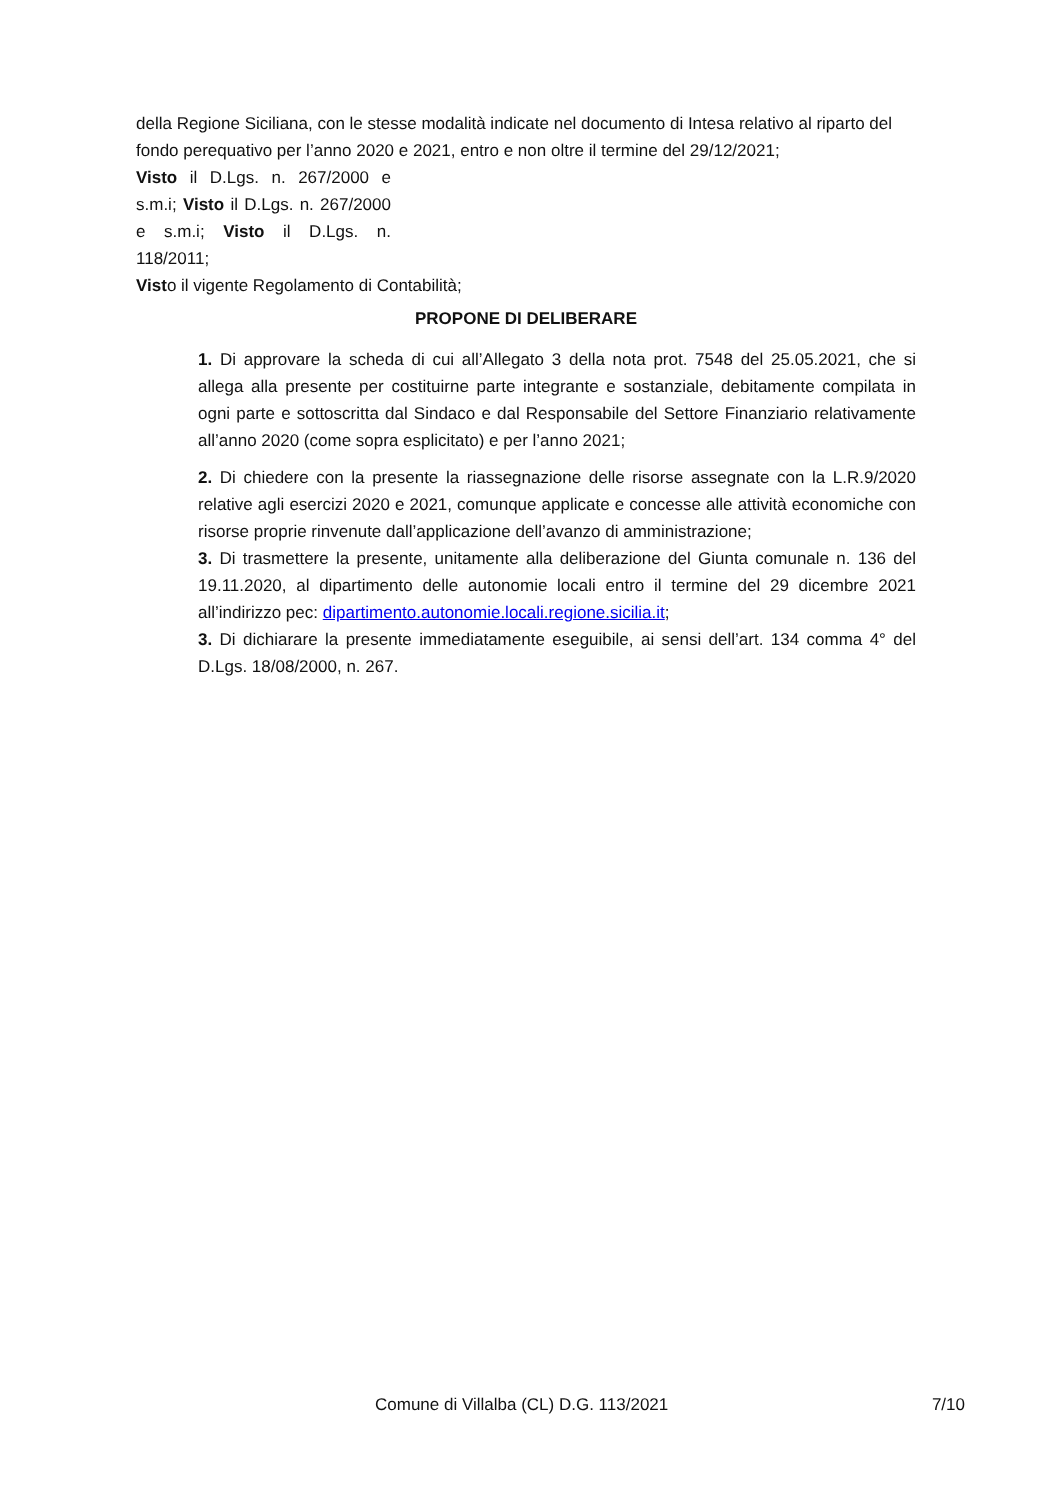della Regione Siciliana, con le stesse modalità indicate nel documento di Intesa relativo al riparto del fondo perequativo per l’anno 2020 e 2021, entro e non oltre il termine del 29/12/2021;
Visto il D.Lgs. n. 267/2000 e s.m.i; Visto il D.Lgs. n. 267/2000 e s.m.i; Visto il D.Lgs. n. 118/2011;
Visto il vigente Regolamento di Contabilità;
PROPONE DI DELIBERARE
1. Di approvare la scheda di cui all’Allegato 3 della nota prot. 7548 del 25.05.2021, che si allega alla presente per costituirne parte integrante e sostanziale, debitamente compilata in ogni parte e sottoscritta dal Sindaco e dal Responsabile del Settore Finanziario relativamente all’anno 2020 (come sopra esplicitato) e per l’anno 2021;
2. Di chiedere con la presente la riassegnazione delle risorse assegnate con la L.R.9/2020 relative agli esercizi 2020 e 2021, comunque applicate e concesse alle attività economiche con risorse proprie rinvenute dall’applicazione dell’avanzo di amministrazione;
3. Di trasmettere la presente, unitamente alla deliberazione del Giunta comunale n. 136 del 19.11.2020, al dipartimento delle autonomie locali entro il termine del 29 dicembre 2021 all’indirizzo pec: dipartimento.autonomie.locali.regione.sicilia.it;
3. Di dichiarare la presente immediatamente eseguibile, ai sensi dell’art. 134 comma 4° del D.Lgs. 18/08/2000, n. 267.
Comune di Villalba (CL) D.G. 113/2021 7/10